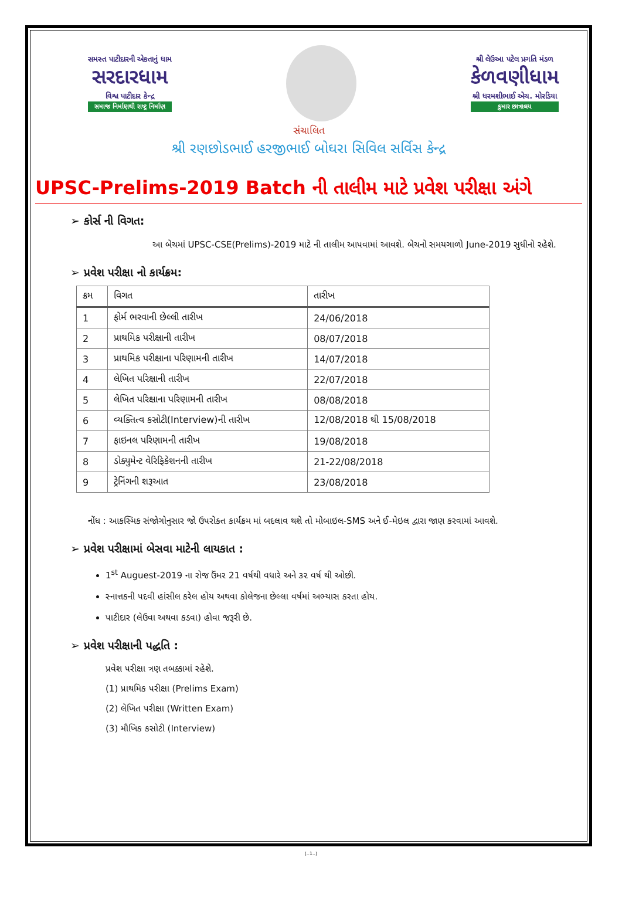સમસ્ત પાટીદારની એકતાનું ધામ
સરદારધામ
વિશ્વ પાટીદાર કેન્દ્ર
સમાજ નિર્માણથી રાષ્ટ્ર નિર્માણ
શ્રી લેઉઆ પટેલ પ્રગતિ મંડળ
કેળવણીધામ
શ્રી ધરમશીભાઈ એચ. મોરડિયા
કુમાર છાત્રાલય
સંચાલિત
શ્રી રણછોડભાઈ હરજીભાઈ બોઘરા સિવિલ સર્વિસ કેન્દ્ર
UPSC-Prelims-2019 Batch ની તાલીમ માટે પ્રવેશ પરીક્ષા અંગે
➢ કોર્સ ની વિગત:
આ બેચમાં UPSC-CSE(Prelims)-2019 માટે ની તાલીમ આપવામાં આવશે. બેચનો સમયગાળો June-2019 સુધીનો રહેશે.
➢ પ્રવેશ પરીક્ષા નો કાર્યક્રમ:
| ક્રમ | વિગત | તારીખ |
| --- | --- | --- |
| 1 | ફોર્મ ભરવાની છેલ્લી તારીખ | 24/06/2018 |
| 2 | પ્રાથમિક પરીક્ષાની તારીખ | 08/07/2018 |
| 3 | પ્રાથમિક પરીક્ષાના પરિણામની તારીખ | 14/07/2018 |
| 4 | લેખિત પરિક્ષાની તારીખ | 22/07/2018 |
| 5 | લેખિત પરિક્ષાના પરિણામની તારીખ | 08/08/2018 |
| 6 | વ્યક્તિત્વ કસોટી(Interview)ની તારીખ | 12/08/2018 થી 15/08/2018 |
| 7 | ફાઇનલ પરિણામની તારીખ | 19/08/2018 |
| 8 | ડોક્યુમેન્ટ વેરિફિકેશનની તારીખ | 21-22/08/2018 |
| 9 | ટ્રેનિંગની શરૂઆત | 23/08/2018 |
નોંધ : આકસ્મિક સંજોગોનુસાર જો ઉપરોક્ત કાર્યક્રમ માં બદલાવ થશે તો મોબાઇલ-SMS અને ઈ-મેઇલ દ્વારા જાણ કરવામાં આવશે.
➢ પ્રવેશ પરીક્ષામાં બેસવા માટેની લાયકાત :
1<sup>st</sup> Auguest-2019 ના રોજ ઉંમર 21 વર્ષથી વધારે અને ૩૨ વર્ષ થી ઓછી.
સ્નાત્તકની પદવી હાંસીલ કરેલ હોય અથવા કોલેજના છેલ્લા વર્ષમાં અભ્યાસ કરતા હોય.
પાટીદાર (લેઉવા અથવા કડવા) હોવા જરૂરી છે.
➢ પ્રવેશ પરીક્ષાની પદ્ધતિ :
પ્રવેશ પરીક્ષા ત્રણ તબક્કામાં રહેશે.
(1) પ્રાથમિક પરીક્ષા (Prelims Exam)
(2) લેખિત પરીક્ષા (Written Exam)
(3) મૌખિક કસોટી (Interview)
(..1..)